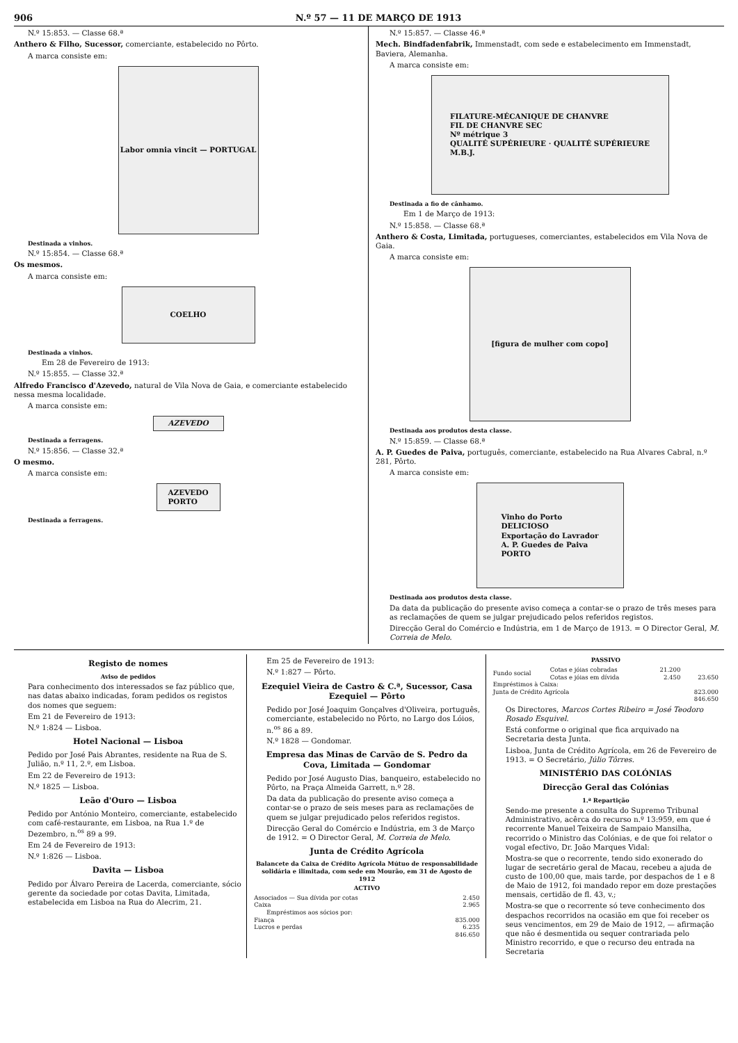906 N.º 57 — 11 DE MARÇO DE 1913
N.º 15:853. — Classe 68.ª
Anthero & Filho, Sucessor, comerciante, estabelecido no Pôrto.
A marca consiste em:
Labor omnia vincit — PORTUGAL
Destinada a vinhos.
N.º 15:854. — Classe 68.ª
Os mesmos.
A marca consiste em:
COELHO
Destinada a vinhos.
Em 28 de Fevereiro de 1913:
N.º 15:855. — Classe 32.ª
Alfredo Francisco d'Azevedo, natural de Vila Nova de Gaia, e comerciante estabelecido nessa mesma localidade.
A marca consiste em:
AZEVEDO
Destinada a ferragens.
N.º 15:856. — Classe 32.ª
O mesmo.
A marca consiste em:
AZEVEDO
PORTO
Destinada a ferragens.
N.º 15:857. — Classe 46.ª
Mech. Bindfadenfabrik, Immenstadt, com sede e estabelecimento em Immenstadt, Baviera, Alemanha.
A marca consiste em:
FILATURE-MÉCANIQUE DE CHANVRE
FIL DE CHANVRE SEC
Nº métrique 3
QUALITÉ SUPÉRIEURE · QUALITÉ SUPÉRIEURE
M.B.J.
Destinada a fio de cânhamo.
Em 1 de Março de 1913:
N.º 15:858. — Classe 68.ª
Anthero & Costa, Limitada, portugueses, comerciantes, estabelecidos em Vila Nova de Gaia.
A marca consiste em:
[figura de mulher com copo]
Destinada aos produtos desta classe.
N.º 15:859. — Classe 68.ª
A. P. Guedes de Paiva, português, comerciante, estabelecido na Rua Alvares Cabral, n.º 281, Pôrto.
A marca consiste em:
Vinho do Porto
DELICIOSO
Exportação do Lavrador
A. P. Guedes de Paiva
PORTO
Destinada aos produtos desta classe.
Da data da publicação do presente aviso começa a contar-se o prazo de três meses para as reclamações de quem se julgar prejudicado pelos referidos registos.
Direcção Geral do Comércio e Indústria, em 1 de Março de 1913. = O Director Geral, M. Correia de Melo.
Registo de nomes
Aviso de pedidos
Para conhecimento dos interessados se faz público que, nas datas abaixo indicadas, foram pedidos os registos dos nomes que seguem:
Em 21 de Fevereiro de 1913:
N.º 1:824 — Lisboa.
Hotel Nacional — Lisboa
Pedido por José Pais Abrantes, residente na Rua de S. Julião, n.º 11, 2.º, em Lisboa.
Em 22 de Fevereiro de 1913:
N.º 1825 — Lisboa.
Leão d'Ouro — Lisboa
Pedido por António Monteiro, comerciante, estabelecido com café-restaurante, em Lisboa, na Rua 1.º de Dezembro, n.<sup>os</sup> 89 a 99.
Em 24 de Fevereiro de 1913:
N.º 1:826 — Lisboa.
Davita — Lisboa
Pedido por Álvaro Pereira de Lacerda, comerciante, sócio gerente da sociedade por cotas Davita, Limitada, estabelecida em Lisboa na Rua do Alecrim, 21.
Em 25 de Fevereiro de 1913:
N.º 1:827 — Pôrto.
Ezequiel Vieira de Castro & C.ª, Sucessor, Casa Ezequiel — Pôrto
Pedido por José Joaquim Gonçalves d'Oliveira, português, comerciante, estabelecido no Pôrto, no Largo dos Lóios, n.<sup>os</sup> 86 a 89.
N.º 1828 — Gondomar.
Empresa das Minas de Carvão de S. Pedro da Cova, Limitada — Gondomar
Pedido por José Augusto Dias, banqueiro, estabelecido no Pôrto, na Praça Almeida Garrett, n.º 28.
Da data da publicação do presente aviso começa a contar-se o prazo de seis meses para as reclamações de quem se julgar prejudicado pelos referidos registos.
Direcção Geral do Comércio e Indústria, em 3 de Março de 1912. = O Director Geral, M. Correia de Melo.
Junta de Crédito Agrícola
Balancete da Caixa de Crédito Agrícola Mútuo de responsabilidade solidária e ilimitada, com sede em Mourão, em 31 de Agosto de 1912
ACTIVO
| Associados — Sua dívida por cotas | 2.450 |
| Caixa | 2.965 |
| Empréstimos aos sócios por: | |
| Fiança | 835.000 |
| Lucros e perdas | 6.235 |
| | 846.650 |
PASSIVO
| Fundo social | Cotas e jóias cobradas | 21.200 | |
| | Cotas e jóias em dívida | 2.450 | 23.650 |
| Empréstimos à Caixa: | | | |
| Junta de Crédito Agrícola | | | 823.000 |
| | | | 846.650 |
Os Directores, Marcos Cortes Ribeiro = José Teodoro Rosado Esquivel.
Está conforme o original que fica arquivado na Secretaria desta Junta.
Lisboa, Junta de Crédito Agrícola, em 26 de Fevereiro de 1913. = O Secretário, Júlio Tôrres.
MINISTÉRIO DAS COLÓNIAS
Direcção Geral das Colónias
1.ª Repartição
Sendo-me presente a consulta do Supremo Tribunal Administrativo, acêrca do recurso n.º 13:959, em que é recorrente Manuel Teixeira de Sampaio Mansilha, recorrido o Ministro das Colónias, e de que foi relator o vogal efectivo, Dr. João Marques Vidal:
Mostra-se que o recorrente, tendo sido exonerado do lugar de secretário geral de Macau, recebeu a ajuda de custo de 100,00 que, mais tarde, por despachos de 1 e 8 de Maio de 1912, foi mandado repor em doze prestações mensais, certidão de fl. 43, v.;
Mostra-se que o recorrente só teve conhecimento dos despachos recorridos na ocasião em que foi receber os seus vencimentos, em 29 de Maio de 1912, — afirmação que não é desmentida ou sequer contrariada pelo Ministro recorrido, e que o recurso deu entrada na Secretaria